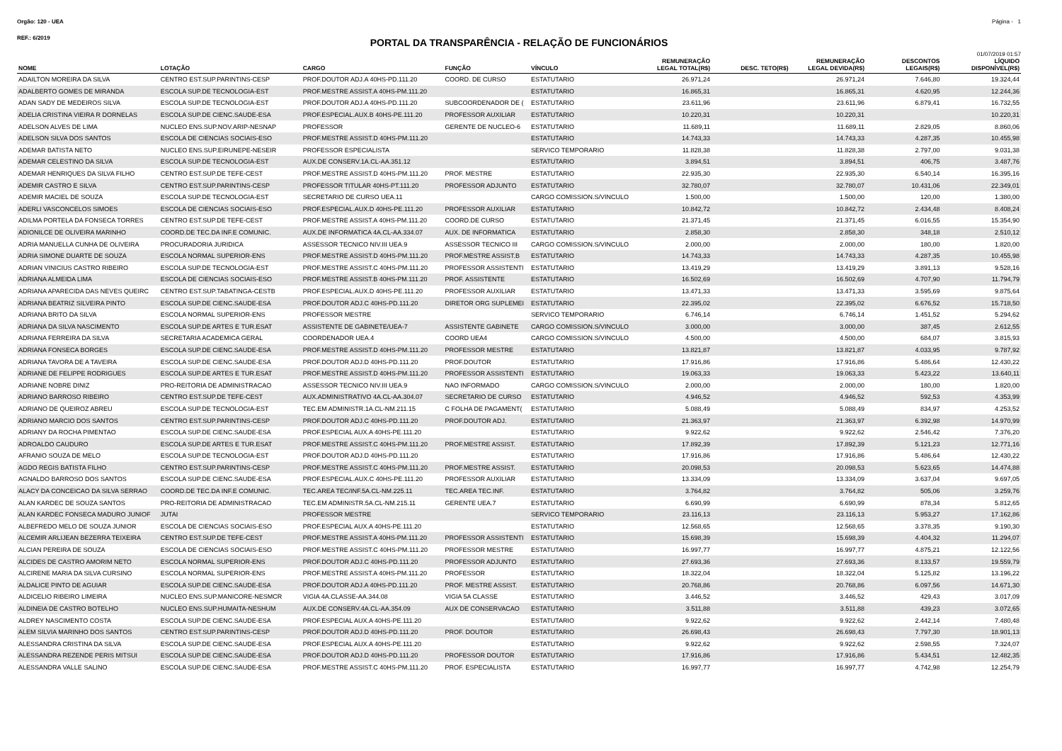Orgão: 120 - UEA Página - 1
REF.: 6/2019
PORTAL DA TRANSPARÊNCIA - RELAÇÃO DE FUNCIONÁRIOS
01/07/2019 01:57
| NOME | LOTAÇÃO | CARGO | FUNÇÃO | VÍNCULO | REMUNERAÇÃO LEGAL TOTAL(R$) | DESC. TETO(R$) | REMUNERAÇÃO LEGAL DEVIDA(R$) | DESCONTOS LEGAIS(R$) | LÍQUIDO DISPONÍVEL(R$) |
| --- | --- | --- | --- | --- | --- | --- | --- | --- | --- |
| ADAILTON MOREIRA DA SILVA | CENTRO EST.SUP.PARINTINS-CESP | PROF.DOUTOR ADJ.A 40HS-PD.111.20 | COORD. DE CURSO | ESTATUTARIO | 26.971,24 | | 26.971,24 | 7.646,80 | 19.324,44 |
| ADALBERTO GOMES DE MIRANDA | ESCOLA SUP.DE TECNOLOGIA-EST | PROF.MESTRE ASSIST.A 40HS-PM.111.20 | | ESTATUTARIO | 16.865,31 | | 16.865,31 | 4.620,95 | 12.244,36 |
| ADAN SADY DE MEDEIROS SILVA | ESCOLA SUP.DE TECNOLOGIA-EST | PROF.DOUTOR ADJ.A 40HS-PD.111.20 | SUBCOORDENADOR DE ( | ESTATUTARIO | 23.611,96 | | 23.611,96 | 6.879,41 | 16.732,55 |
| ADELIA CRISTINA VIEIRA R DORNELAS | ESCOLA SUP.DE CIENC.SAUDE-ESA | PROF.ESPECIAL.AUX.B 40HS-PE.111.20 | PROFESSOR AUXILIAR | ESTATUTARIO | 10.220,31 | | 10.220,31 | | 10.220,31 |
| ADELSON ALVES DE LIMA | NUCLEO ENS.SUP.NOV.ARIP-NESNAP | PROFESSOR | GERENTE DE NUCLEO-6 | ESTATUTARIO | 11.689,11 | | 11.689,11 | 2.829,05 | 8.860,06 |
| ADELSON SILVA DOS SANTOS | ESCOLA DE CIENCIAS SOCIAIS-ESO | PROF.MESTRE ASSIST.D 40HS-PM.111.20 | | ESTATUTARIO | 14.743,33 | | 14.743,33 | 4.287,35 | 10.455,98 |
| ADEMAR BATISTA NETO | NUCLEO ENS.SUP.EIRUNEPE-NESEIR | PROFESSOR ESPECIALISTA | | SERVICO TEMPORARIO | 11.828,38 | | 11.828,38 | 2.797,00 | 9.031,38 |
| ADEMAR CELESTINO DA SILVA | ESCOLA SUP.DE TECNOLOGIA-EST | AUX.DE CONSERV.1A.CL-AA.351.12 | | ESTATUTARIO | 3.894,51 | | 3.894,51 | 406,75 | 3.487,76 |
| ADEMAR HENRIQUES DA SILVA FILHO | CENTRO EST.SUP.DE TEFE-CEST | PROF.MESTRE ASSIST.D 40HS-PM.111.20 | PROF. MESTRE | ESTATUTARIO | 22.935,30 | | 22.935,30 | 6.540,14 | 16.395,16 |
| ADEMIR CASTRO E SILVA | CENTRO EST.SUP.PARINTINS-CESP | PROFESSOR TITULAR 40HS-PT.111.20 | PROFESSOR ADJUNTO | ESTATUTARIO | 32.780,07 | | 32.780,07 | 10.431,06 | 22.349,01 |
| ADEMIR MACIEL DE SOUZA | ESCOLA SUP.DE TECNOLOGIA-EST | SECRETARIO DE CURSO UEA.11 | | CARGO COMISSION.S/VINCULO | 1.500,00 | | 1.500,00 | 120,00 | 1.380,00 |
| ADERLI VASCONCELOS SIMOES | ESCOLA DE CIENCIAS SOCIAIS-ESO | PROF.ESPECIAL.AUX.D 40HS-PE.111.20 | PROFESSOR AUXILIAR | ESTATUTARIO | 10.842,72 | | 10.842,72 | 2.434,48 | 8.408,24 |
| ADILMA PORTELA DA FONSECA TORRES | CENTRO EST.SUP.DE TEFE-CEST | PROF.MESTRE ASSIST.A 40HS-PM.111.20 | COORD.DE CURSO | ESTATUTARIO | 21.371,45 | | 21.371,45 | 6.016,55 | 15.354,90 |
| ADIONILCE DE OLIVEIRA MARINHO | COORD.DE TEC.DA INF.E COMUNIC. | AUX.DE INFORMATICA 4A.CL-AA.334.07 | AUX. DE INFORMATICA | ESTATUTARIO | 2.858,30 | | 2.858,30 | 348,18 | 2.510,12 |
| ADRIA MANUELLA CUNHA DE OLIVEIRA | PROCURADORIA JURIDICA | ASSESSOR TECNICO NIV.III UEA.9 | ASSESSOR TECNICO III | CARGO COMISSION.S/VINCULO | 2.000,00 | | 2.000,00 | 180,00 | 1.820,00 |
| ADRIA SIMONE DUARTE DE SOUZA | ESCOLA NORMAL SUPERIOR-ENS | PROF.MESTRE ASSIST.D 40HS-PM.111.20 | PROF.MESTRE ASSIST.B | ESTATUTARIO | 14.743,33 | | 14.743,33 | 4.287,35 | 10.455,98 |
| ADRIAN VINICIUS CASTRO RIBEIRO | ESCOLA SUP.DE TECNOLOGIA-EST | PROF.MESTRE ASSIST.C 40HS-PM.111.20 | PROFESSOR ASSISTENTI | ESTATUTARIO | 13.419,29 | | 13.419,29 | 3.891,13 | 9.528,16 |
| ADRIANA ALMEIDA LIMA | ESCOLA DE CIENCIAS SOCIAIS-ESO | PROF.MESTRE ASSIST.B 40HS-PM.111.20 | PROF. ASSISTENTE | ESTATUTARIO | 16.502,69 | | 16.502,69 | 4.707,90 | 11.794,79 |
| ADRIANA APARECIDA DAS NEVES QUEIRC | CENTRO EST.SUP.TABATINGA-CESTB | PROF.ESPECIAL.AUX.D 40HS-PE.111.20 | PROFESSOR AUXILIAR | ESTATUTARIO | 13.471,33 | | 13.471,33 | 3.595,69 | 9.875,64 |
| ADRIANA BEATRIZ SILVEIRA PINTO | ESCOLA SUP.DE CIENC.SAUDE-ESA | PROF.DOUTOR ADJ.C 40HS-PD.111.20 | DIRETOR ORG SUPLEMEI | ESTATUTARIO | 22.395,02 | | 22.395,02 | 6.676,52 | 15.718,50 |
| ADRIANA BRITO DA SILVA | ESCOLA NORMAL SUPERIOR-ENS | PROFESSOR MESTRE | | SERVICO TEMPORARIO | 6.746,14 | | 6.746,14 | 1.451,52 | 5.294,62 |
| ADRIANA DA SILVA NASCIMENTO | ESCOLA SUP.DE ARTES E TUR.ESAT | ASSISTENTE DE GABINETE/UEA-7 | ASSISTENTE GABINETE | CARGO COMISSION.S/VINCULO | 3.000,00 | | 3.000,00 | 387,45 | 2.612,55 |
| ADRIANA FERREIRA DA SILVA | SECRETARIA ACADEMICA GERAL | COORDENADOR UEA.4 | COORD UEA4 | CARGO COMISSION.S/VINCULO | 4.500,00 | | 4.500,00 | 684,07 | 3.815,93 |
| ADRIANA FONSECA BORGES | ESCOLA SUP.DE CIENC.SAUDE-ESA | PROF.MESTRE ASSIST.D 40HS-PM.111.20 | PROFESSOR MESTRE | ESTATUTARIO | 13.821,87 | | 13.821,87 | 4.033,95 | 9.787,92 |
| ADRIANA TAVORA DE A TAVEIRA | ESCOLA SUP.DE CIENC.SAUDE-ESA | PROF.DOUTOR ADJ.D 40HS-PD.111.20 | PROF.DOUTOR | ESTATUTARIO | 17.916,86 | | 17.916,86 | 5.486,64 | 12.430,22 |
| ADRIANE DE FELIPPE RODRIGUES | ESCOLA SUP.DE ARTES E TUR.ESAT | PROF.MESTRE ASSIST.D 40HS-PM.111.20 | PROFESSOR ASSISTENTI | ESTATUTARIO | 19.063,33 | | 19.063,33 | 5.423,22 | 13.640,11 |
| ADRIANE NOBRE DINIZ | PRO-REITORIA DE ADMINISTRACAO | ASSESSOR TECNICO NIV.III UEA.9 | NAO INFORMADO | CARGO COMISSION.S/VINCULO | 2.000,00 | | 2.000,00 | 180,00 | 1.820,00 |
| ADRIANO BARROSO RIBEIRO | CENTRO EST.SUP.DE TEFE-CEST | AUX.ADMINISTRATIVO 4A.CL-AA.304.07 | SECRETARIO DE CURSO | ESTATUTARIO | 4.946,52 | | 4.946,52 | 592,53 | 4.353,99 |
| ADRIANO DE QUEIROZ ABREU | ESCOLA SUP.DE TECNOLOGIA-EST | TEC.EM ADMINISTR.1A.CL-NM.211.15 | C FOLHA DE PAGAMENT( | ESTATUTARIO | 5.088,49 | | 5.088,49 | 834,97 | 4.253,52 |
| ADRIANO MARCIO DOS SANTOS | CENTRO EST.SUP.PARINTINS-CESP | PROF.DOUTOR ADJ.C 40HS-PD.111.20 | PROF.DOUTOR ADJ. | ESTATUTARIO | 21.363,97 | | 21.363,97 | 6.392,98 | 14.970,99 |
| ADRIANY DA ROCHA PIMENTAO | ESCOLA SUP.DE CIENC.SAUDE-ESA | PROF.ESPECIAL AUX.A 40HS-PE.111.20 | | ESTATUTARIO | 9.922,62 | | 9.922,62 | 2.546,42 | 7.376,20 |
| ADROALDO CAUDURO | ESCOLA SUP.DE ARTES E TUR.ESAT | PROF.MESTRE ASSIST.C 40HS-PM.111.20 | PROF.MESTRE ASSIST. | ESTATUTARIO | 17.892,39 | | 17.892,39 | 5.121,23 | 12.771,16 |
| AFRANIO SOUZA DE MELO | ESCOLA SUP.DE TECNOLOGIA-EST | PROF.DOUTOR ADJ.D 40HS-PD.111.20 | | ESTATUTARIO | 17.916,86 | | 17.916,86 | 5.486,64 | 12.430,22 |
| AGDO REGIS BATISTA FILHO | CENTRO EST.SUP.PARINTINS-CESP | PROF.MESTRE ASSIST.C 40HS-PM.111.20 | PROF.MESTRE ASSIST. | ESTATUTARIO | 20.098,53 | | 20.098,53 | 5.623,65 | 14.474,88 |
| AGNALDO BARROSO DOS SANTOS | ESCOLA SUP.DE CIENC.SAUDE-ESA | PROF.ESPECIAL.AUX.C 40HS-PE.111.20 | PROFESSOR AUXILIAR | ESTATUTARIO | 13.334,09 | | 13.334,09 | 3.637,04 | 9.697,05 |
| ALACY DA CONCEICAO DA SILVA SERRAO | COORD.DE TEC.DA INF.E COMUNIC. | TEC.AREA TEC/INF.5A.CL-NM.225.11 | TEC.AREA TEC.INF. | ESTATUTARIO | 3.764,82 | | 3.764,82 | 505,06 | 3.259,76 |
| ALAN KARDEC DE SOUZA SANTOS | PRO-REITORIA DE ADMINISTRACAO | TEC.EM ADMINISTR.5A.CL-NM.215.11 | GERENTE UEA.7 | ESTATUTARIO | 6.690,99 | | 6.690,99 | 878,34 | 5.812,65 |
| ALAN KARDEC FONSECA MADURO JUNIOF | JUTAI | PROFESSOR MESTRE | | SERVICO TEMPORARIO | 23.116,13 | | 23.116,13 | 5.953,27 | 17.162,86 |
| ALBEFREDO MELO DE SOUZA JUNIOR | ESCOLA DE CIENCIAS SOCIAIS-ESO | PROF.ESPECIAL AUX.A 40HS-PE.111.20 | | ESTATUTARIO | 12.568,65 | | 12.568,65 | 3.378,35 | 9.190,30 |
| ALCEMIR ARLIJEAN BEZERRA TEIXEIRA | CENTRO EST.SUP.DE TEFE-CEST | PROF.MESTRE ASSIST.A 40HS-PM.111.20 | PROFESSOR ASSISTENTI | ESTATUTARIO | 15.698,39 | | 15.698,39 | 4.404,32 | 11.294,07 |
| ALCIAN PEREIRA DE SOUZA | ESCOLA DE CIENCIAS SOCIAIS-ESO | PROF.MESTRE ASSIST.C 40HS-PM.111.20 | PROFESSOR MESTRE | ESTATUTARIO | 16.997,77 | | 16.997,77 | 4.875,21 | 12.122,56 |
| ALCIDES DE CASTRO AMORIM NETO | ESCOLA NORMAL SUPERIOR-ENS | PROF.DOUTOR ADJ.C 40HS-PD.111.20 | PROFESSOR ADJUNTO | ESTATUTARIO | 27.693,36 | | 27.693,36 | 8.133,57 | 19.559,79 |
| ALCIRENE MARIA DA SILVA CURSINO | ESCOLA NORMAL SUPERIOR-ENS | PROF.MESTRE ASSIST.A 40HS-PM.111.20 | PROFESSOR | ESTATUTARIO | 18.322,04 | | 18.322,04 | 5.125,82 | 13.196,22 |
| ALDALICE PINTO DE AGUIAR | ESCOLA SUP.DE CIENC.SAUDE-ESA | PROF.DOUTOR ADJ.A 40HS-PD.111.20 | PROF. MESTRE ASSIST. | ESTATUTARIO | 20.768,86 | | 20.768,86 | 6.097,56 | 14.671,30 |
| ALDICELIO RIBEIRO LIMEIRA | NUCLEO ENS.SUP.MANICORE-NESMCR | VIGIA 4A.CLASSE-AA.344.08 | VIGIA 5A CLASSE | ESTATUTARIO | 3.446,52 | | 3.446,52 | 429,43 | 3.017,09 |
| ALDINEIA DE CASTRO BOTELHO | NUCLEO ENS.SUP.HUMAITA-NESHUM | AUX.DE CONSERV.4A.CL-AA.354.09 | AUX DE CONSERVACAO | ESTATUTARIO | 3.511,88 | | 3.511,88 | 439,23 | 3.072,65 |
| ALDREY NASCIMENTO COSTA | ESCOLA SUP.DE CIENC.SAUDE-ESA | PROF.ESPECIAL AUX.A 40HS-PE.111.20 | | ESTATUTARIO | 9.922,62 | | 9.922,62 | 2.442,14 | 7.480,48 |
| ALEM SILVIA MARINHO DOS SANTOS | CENTRO EST.SUP.PARINTINS-CESP | PROF.DOUTOR ADJ.D 40HS-PD.111.20 | PROF. DOUTOR | ESTATUTARIO | 26.698,43 | | 26.698,43 | 7.797,30 | 18.901,13 |
| ALESSANDRA CRISTINA DA SILVA | ESCOLA SUP.DE CIENC.SAUDE-ESA | PROF.ESPECIAL AUX.A 40HS-PE.111.20 | | ESTATUTARIO | 9.922,62 | | 9.922,62 | 2.598,55 | 7.324,07 |
| ALESSANDRA REZENDE PERIS MITSUI | ESCOLA SUP.DE CIENC.SAUDE-ESA | PROF.DOUTOR ADJ.D 40HS-PD.111.20 | PROFESSOR DOUTOR | ESTATUTARIO | 17.916,86 | | 17.916,86 | 5.434,51 | 12.482,35 |
| ALESSANDRA VALLE SALINO | ESCOLA SUP.DE CIENC.SAUDE-ESA | PROF.MESTRE ASSIST.C 40HS-PM.111.20 | PROF. ESPECIALISTA | ESTATUTARIO | 16.997,77 | | 16.997,77 | 4.742,98 | 12.254,79 |